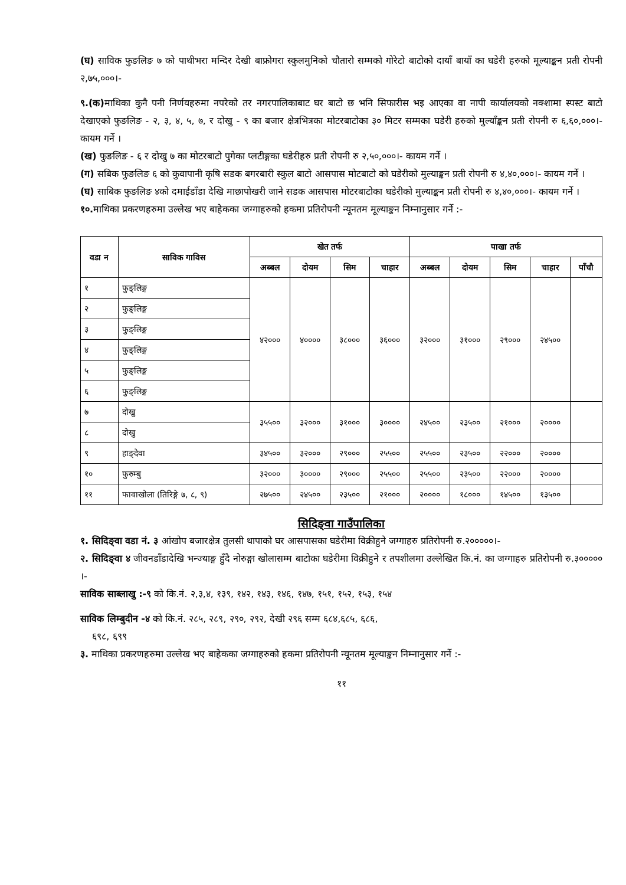(घ) साविक फुङलिङ ७ को पाथीभरा मन्दिर देखी बाफ्रोगरा स्कुलमुनिको चौतारो सम्मको गोरेटो बाटोको दायाँ बायाँ का घडेरी हरुको मूल्याङ्कन प्रती रोपनी २,७५,०००।-
९.(क) माथिका कुनै पनी निर्णयहरुमा नपरेको तर नगरपालिकाबाट घर बाटो छ भनि सिफारीस भइ आएका वा नापी कार्यालयको नक्शामा स्पस्ट बाटो देखाएको फुङलिङ - २, ३, ४, ५, ७, र दोखु - ९ का बजार क्षेत्रभित्रका मोटरबाटोका ३० मिटर सम्मका घडेरी हरुको मुल्याँङ्कन प्रती रोपनी रु ६,६०,०००।- कायम गर्ने ।
(ख) फुङलिङ - ६ र दोखु ७ का मोटरबाटो पुगेका प्लटीङ्गका घडेरीहरु प्रती रोपनी रु २,५०,०००।- कायम गर्ने ।
(ग) सबिक फुङलिङ ६ को कुवापानी कृषि सडक बगरबारी स्कुल बाटो आसपास मोटबाटो को घडेरीको मुल्याङ्कन प्रती रोपनी रु ४,४०,०००।- कायम गर्ने ।
(घ) साबिक फुङलिङ ४को दमाईडाँडा देखि माछापोखरी जाने सडक आसपास मोटरबाटोका घडेरीको मुल्याङ्कन प्रती रोपनी रु ४,४०,०००।- कायम गर्ने ।
१०. माथिका प्रकरणहरुमा उल्लेख भए बाहेकका जग्गाहरुको हकमा प्रतिरोपनी न्यूनतम मूल्याङ्कन निम्नानुसार गर्ने :-
| वडा न | साविक गाविस | खेत तर्फ | | | | पाखा तर्फ | | | | |
| --- | --- | --- | --- | --- | --- | --- | --- | --- | --- | --- |
| | | अब्बल | दोयम | सिम | चाहार | अब्बल | दोयम | सिम | चाहार | पाँचौ |
| १ | फुङ्लिङ्ग | ४२००० | ४०००० | ३८००० | ३६००० | ३२००० | ३१००० | २९००० | २४५०० | |
| २ | फुङ्लिङ्ग | | | | | | | | | |
| ३ | फुङ्लिङ्ग | | | | | | | | | |
| ४ | फुङ्लिङ्ग | | | | | | | | | |
| ५ | फुङ्लिङ्ग | | | | | | | | | |
| ६ | फुङ्लिङ्ग | | | | | | | | | |
| ७ | दोखु | ३५५०० | ३२००० | ३१००० | ३०००० | २४५०० | २३५०० | २१००० | २०००० | |
| ८ | दोखु | | | | | | | | | |
| ९ | हाङ्देवा | ३४५०० | ३२००० | २९००० | २५५०० | २५५०० | २३५०० | २२००० | २०००० | |
| १० | फुरुम्बु | ३२००० | ३०००० | २९००० | २५५०० | २५५०० | २३५०० | २२००० | २०००० | |
| ११ | फावाखोला (तिरिङ्गे ७, ८, ९) | २७५०० | २४५०० | २३५०० | २१००० | २०००० | १८००० | १४५०० | १३५०० | |
सिदिङ्वा गाउँपालिका
१. सिदिङ्वा वडा नं. ३ आंखोप बजारक्षेत्र तुलसी थापाको घर आसपासका घडेरीमा विक्रीहुने जग्गाहरु प्रतिरोपनी रु.२०००००।-
२. सिदिङ्वा ४ जीवनडाँडादेखि भन्ज्याङ्ग हुँदै नोरुङ्गा खोलासम्म बाटोका घडेरीमा विक्रीहुने र तपशीलमा उल्लेखित कि.नं. का जग्गाहरु प्रतिरोपनी रु.३००००० ।-
साविक साब्लाखु :-९ को कि.नं. २,३,४, १३९, १४२, १४३, १४६, १४७, १५१, १५२, १५३, १५४
साविक लिम्बुदीन -४ को कि.नं. २८५, २८९, २९०, २९२, देखी २९६ सम्म ६८४,६८५, ६८६,
६९८, ६९९
३. माथिका प्रकरणहरुमा उल्लेख भए बाहेकका जग्गाहरुको हकमा प्रतिरोपनी न्यूनतम मूल्याङ्कन निम्नानुसार गर्ने :-
११